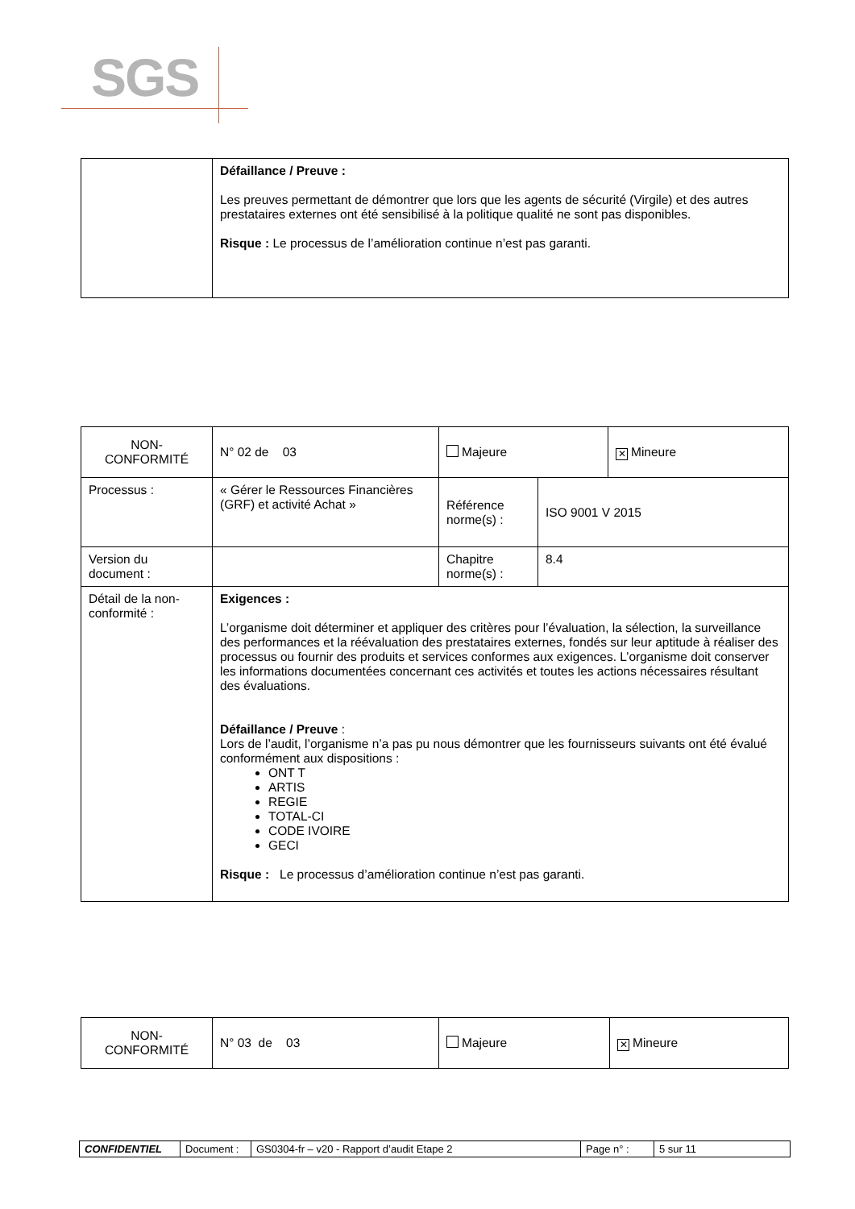SGS
| | Défaillance / Preuve : Les preuves permettant de démontrer que lors que les agents de sécurité (Virgile) et des autres prestataires externes ont été sensibilisé à la politique qualité ne sont pas disponibles. Risque : Le processus de l’amélioration continue n’est pas garanti. |
| NON- CONFORMITÉ | N° 02 de 03 | Majeure | | ✕ Mineure |
| Processus : | « Gérer le Ressources Financières (GRF) et activité Achat » | Référence norme(s) : | ISO 9001 V 2015 | |
| Version du document : | | Chapitre norme(s) : | 8.4 | |
| Détail de la non-conformité : | Exigences : L’organisme doit déterminer et appliquer des critères pour l’évaluation, la sélection, la surveillance des performances et la réévaluation des prestataires externes, fondés sur leur aptitude à réaliser des processus ou fournir des produits et services conformes aux exigences. L’organisme doit conserver les informations documentées concernant ces activités et toutes les actions nécessaires résultant des évaluations. Défaillance / Preuve : Lors de l’audit, l’organisme n’a pas pu nous démontrer que les fournisseurs suivants ont été évalué conformément aux dispositions : ONT T ARTIS REGIE TOTAL-CI CODE IVOIRE GECI Risque : Le processus d’amélioration continue n’est pas garanti. | | | |
| NON- CONFORMITÉ | N° 03 de 03 | Majeure | ✕ Mineure |
| CONFIDENTIEL | Document : | GS0304-fr – v20 - Rapport d’audit Etape 2 | Page n° : | 5 sur 11 |